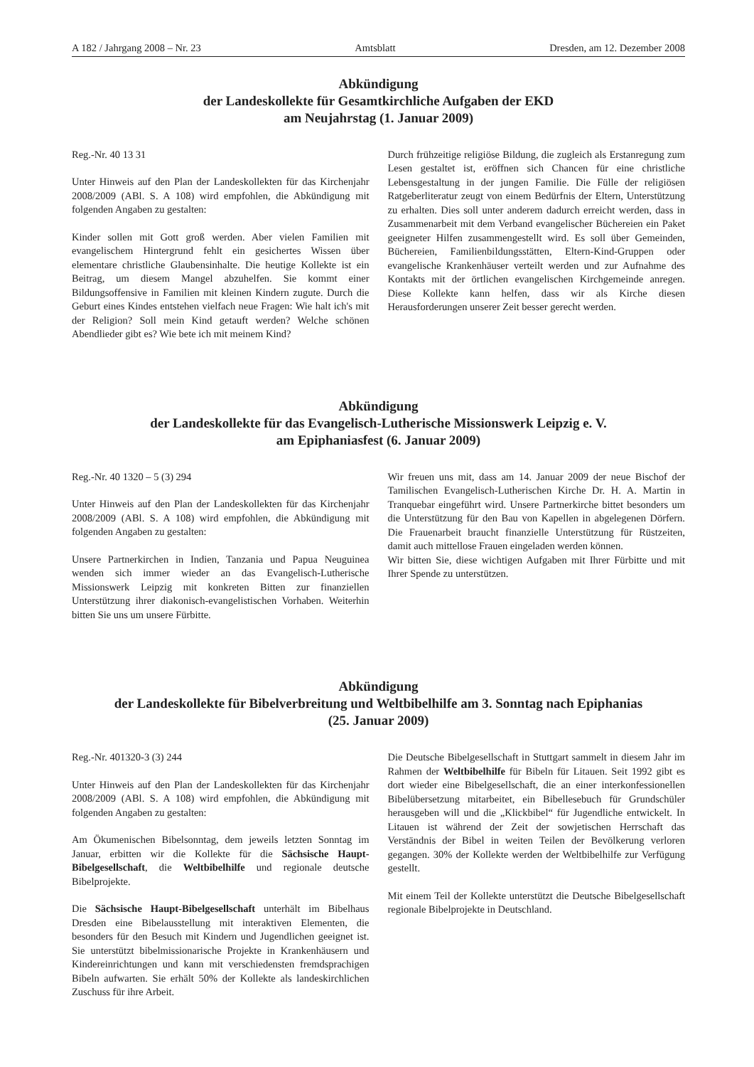A 182 / Jahrgang 2008 – Nr. 23 Amtsblatt Dresden, am 12. Dezember 2008
Abkündigung
der Landeskollekte für Gesamtkirchliche Aufgaben der EKD
am Neujahrstag (1. Januar 2009)
Reg.-Nr. 40 13 31
Unter Hinweis auf den Plan der Landeskollekten für das Kirchenjahr 2008/2009 (ABl. S. A 108) wird empfohlen, die Abkündigung mit folgenden Angaben zu gestalten:
Kinder sollen mit Gott groß werden. Aber vielen Familien mit evangelischem Hintergrund fehlt ein gesichertes Wissen über elementare christliche Glaubensinhalte. Die heutige Kollekte ist ein Beitrag, um diesem Mangel abzuhelfen. Sie kommt einer Bildungsoffensive in Familien mit kleinen Kindern zugute. Durch die Geburt eines Kindes entstehen vielfach neue Fragen: Wie halt ich's mit der Religion? Soll mein Kind getauft werden? Welche schönen Abendlieder gibt es? Wie bete ich mit meinem Kind?
Durch frühzeitige religiöse Bildung, die zugleich als Erstanregung zum Lesen gestaltet ist, eröffnen sich Chancen für eine christliche Lebensgestaltung in der jungen Familie. Die Fülle der religiösen Ratgeberliteratur zeugt von einem Bedürfnis der Eltern, Unterstützung zu erhalten. Dies soll unter anderem dadurch erreicht werden, dass in Zusammenarbeit mit dem Verband evangelischer Büchereien ein Paket geeigneter Hilfen zusammengestellt wird. Es soll über Gemeinden, Büchereien, Familienbildungsstätten, Eltern-Kind-Gruppen oder evangelische Krankenhäuser verteilt werden und zur Aufnahme des Kontakts mit der örtlichen evangelischen Kirchgemeinde anregen. Diese Kollekte kann helfen, dass wir als Kirche diesen Herausforderungen unserer Zeit besser gerecht werden.
Abkündigung
der Landeskollekte für das Evangelisch-Lutherische Missionswerk Leipzig e. V.
am Epiphaniasfest (6. Januar 2009)
Reg.-Nr. 40 1320 – 5 (3) 294
Unter Hinweis auf den Plan der Landeskollekten für das Kirchenjahr 2008/2009 (ABl. S. A 108) wird empfohlen, die Abkündigung mit folgenden Angaben zu gestalten:
Unsere Partnerkirchen in Indien, Tanzania und Papua Neuguinea wenden sich immer wieder an das Evangelisch-Lutherische Missionswerk Leipzig mit konkreten Bitten zur finanziellen Unterstützung ihrer diakonisch-evangelistischen Vorhaben. Weiterhin bitten Sie uns um unsere Fürbitte.
Wir freuen uns mit, dass am 14. Januar 2009 der neue Bischof der Tamilischen Evangelisch-Lutherischen Kirche Dr. H. A. Martin in Tranquebar eingeführt wird. Unsere Partnerkirche bittet besonders um die Unterstützung für den Bau von Kapellen in abgelegenen Dörfern. Die Frauenarbeit braucht finanzielle Unterstützung für Rüstzeiten, damit auch mittellose Frauen eingeladen werden können.
Wir bitten Sie, diese wichtigen Aufgaben mit Ihrer Fürbitte und mit Ihrer Spende zu unterstützen.
Abkündigung
der Landeskollekte für Bibelverbreitung und Weltbibelhilfe am 3. Sonntag nach Epiphanias
(25. Januar 2009)
Reg.-Nr. 401320-3 (3) 244
Unter Hinweis auf den Plan der Landeskollekten für das Kirchenjahr 2008/2009 (ABl. S. A 108) wird empfohlen, die Abkündigung mit folgenden Angaben zu gestalten:
Am Ökumenischen Bibelsonntag, dem jeweils letzten Sonntag im Januar, erbitten wir die Kollekte für die Sächsische Haupt-Bibelgesellschaft, die Weltbibelhilfe und regionale deutsche Bibelprojekte.
Die Sächsische Haupt-Bibelgesellschaft unterhält im Bibelhaus Dresden eine Bibelausstellung mit interaktiven Elementen, die besonders für den Besuch mit Kindern und Jugendlichen geeignet ist. Sie unterstützt bibelmissionarische Projekte in Krankenhäusern und Kindereinrichtungen und kann mit verschiedensten fremdsprachigen Bibeln aufwarten. Sie erhält 50% der Kollekte als landeskirchlichen Zuschuss für ihre Arbeit.
Die Deutsche Bibelgesellschaft in Stuttgart sammelt in diesem Jahr im Rahmen der Weltbibelhilfe für Bibeln für Litauen. Seit 1992 gibt es dort wieder eine Bibelgesellschaft, die an einer interkonfessionellen Bibelübersetzung mitarbeitet, ein Bibellesebuch für Grundschüler herausgeben will und die „Klickbibel“ für Jugendliche entwickelt. In Litauen ist während der Zeit der sowjetischen Herrschaft das Verständnis der Bibel in weiten Teilen der Bevölkerung verloren gegangen. 30% der Kollekte werden der Weltbibelhilfe zur Verfügung gestellt.
Mit einem Teil der Kollekte unterstützt die Deutsche Bibelgesellschaft regionale Bibelprojekte in Deutschland.